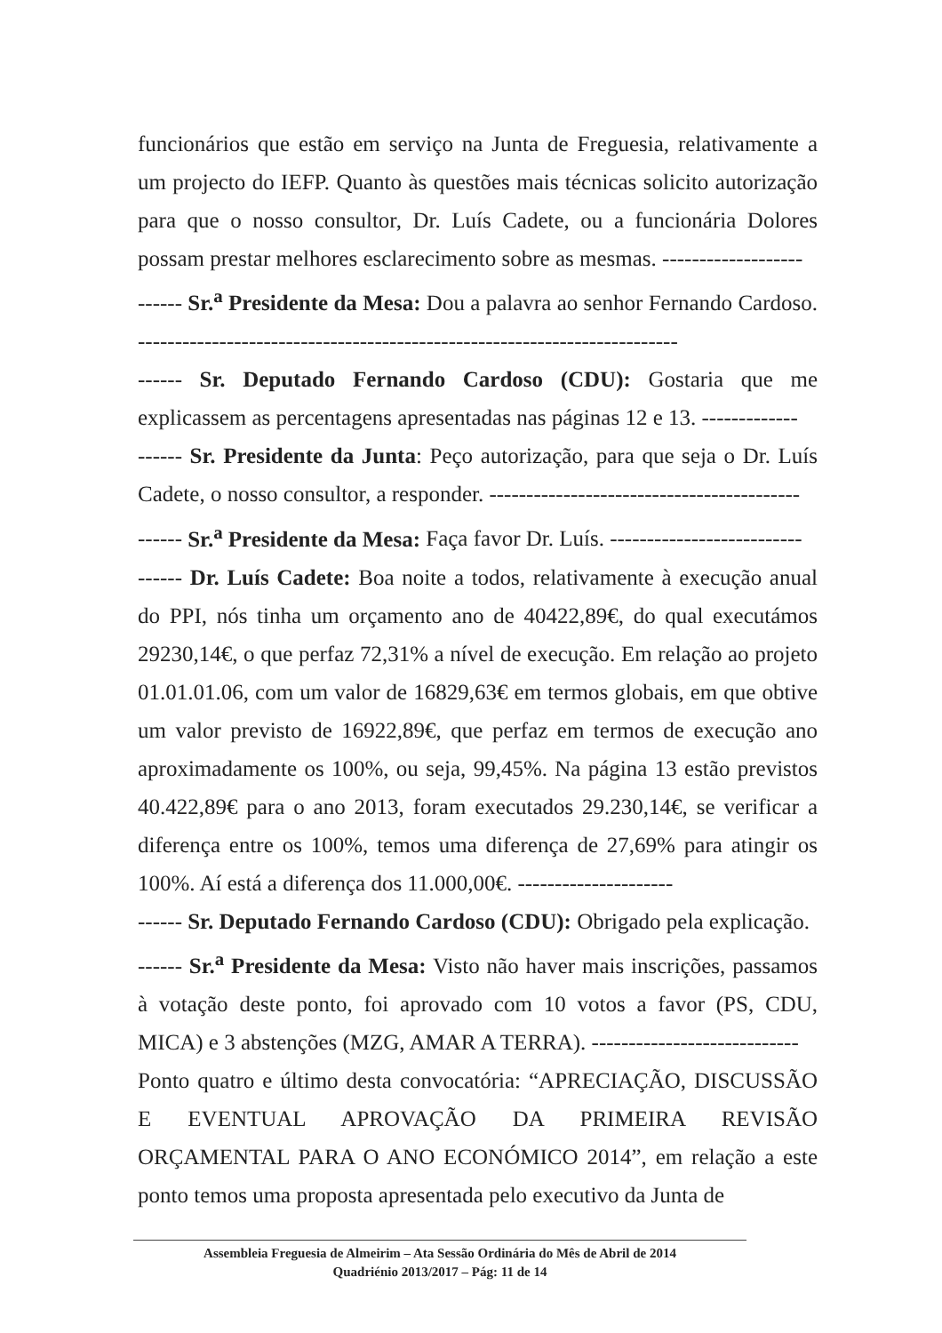funcionários que estão em serviço na Junta de Freguesia, relativamente a um projecto do IEFP. Quanto às questões mais técnicas solicito autorização para que o nosso consultor, Dr. Luís Cadete, ou a funcionária Dolores possam prestar melhores esclarecimento sobre as mesmas. -------------------
------ Sr.<sup>a</sup> Presidente da Mesa: Dou a palavra ao senhor Fernando Cardoso. -------------------------------------------------------------------------
------ Sr. Deputado Fernando Cardoso (CDU): Gostaria que me explicassem as percentagens apresentadas nas páginas 12 e 13. -------------
------ Sr. Presidente da Junta: Peço autorização, para que seja o Dr. Luís Cadete, o nosso consultor, a responder. ------------------------------------------
------ Sr.<sup>a</sup> Presidente da Mesa: Faça favor Dr. Luís. --------------------------
------ Dr. Luís Cadete: Boa noite a todos, relativamente à execução anual do PPI, nós tinha um orçamento ano de 40422,89€, do qual executámos 29230,14€, o que perfaz 72,31% a nível de execução. Em relação ao projeto 01.01.01.06, com um valor de 16829,63€ em termos globais, em que obtive um valor previsto de 16922,89€, que perfaz em termos de execução ano aproximadamente os 100%, ou seja, 99,45%. Na página 13 estão previstos 40.422,89€ para o ano 2013, foram executados 29.230,14€, se verificar a diferença entre os 100%, temos uma diferença de 27,69% para atingir os 100%. Aí está a diferença dos 11.000,00€. ---------------------
------ Sr. Deputado Fernando Cardoso (CDU): Obrigado pela explicação.
------ Sr.<sup>a</sup> Presidente da Mesa: Visto não haver mais inscrições, passamos à votação deste ponto, foi aprovado com 10 votos a favor (PS, CDU, MICA) e 3 abstenções (MZG, AMAR A TERRA). ----------------------------
Ponto quatro e último desta convocatória: “APRECIAÇÃO, DISCUSSÃO E EVENTUAL APROVAÇÃO DA PRIMEIRA REVISÃO ORÇAMENTAL PARA O ANO ECONÓMICO 2014”, em relação a este ponto temos uma proposta apresentada pelo executivo da Junta de
Assembleia Freguesia de Almeirim – Ata Sessão Ordinária do Mês de Abril de 2014
Quadriénio 2013/2017 – Pág: 11 de 14